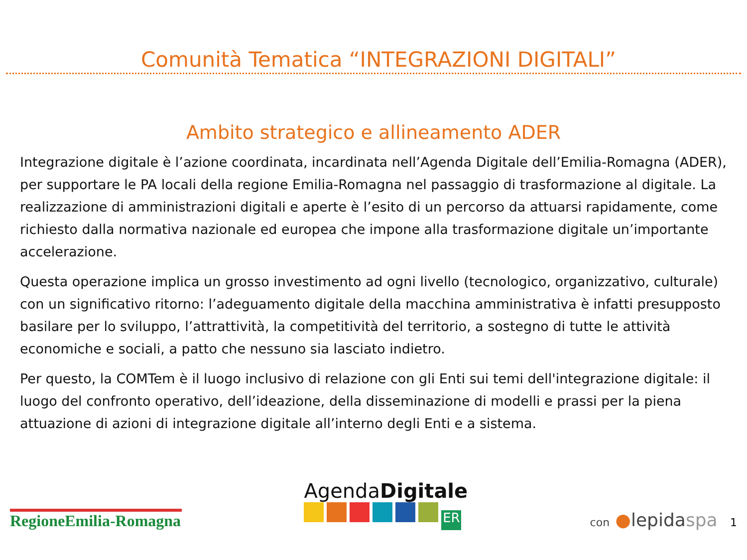Comunità Tematica “INTEGRAZIONI DIGITALI”
Ambito strategico e allineamento ADER
Integrazione digitale è l’azione coordinata, incardinata nell’Agenda Digitale dell’Emilia-Romagna (ADER), per supportare le PA locali della regione Emilia-Romagna nel passaggio di trasformazione al digitale. La realizzazione di amministrazioni digitali e aperte è l’esito di un percorso da attuarsi rapidamente, come richiesto dalla normativa nazionale ed europea che impone alla trasformazione digitale un’importante accelerazione.
Questa operazione implica un grosso investimento ad ogni livello (tecnologico, organizzativo, culturale) con un significativo ritorno: l’adeguamento digitale della macchina amministrativa è infatti presupposto basilare per lo sviluppo, l’attrattività, la competitività del territorio, a sostegno di tutte le attività economiche e sociali, a patto che nessuno sia lasciato indietro.
Per questo, la COMTem è il luogo inclusivo di relazione con gli Enti sui temi dell'integrazione digitale: il luogo del confronto operativo, dell’ideazione, della disseminazione di modelli e prassi per la piena attuazione di azioni di integrazione digitale all’interno degli Enti e a sistema.
RegioneEmilia-Romagna
AgendaDigitale
ER
con ●lepidaspa 1